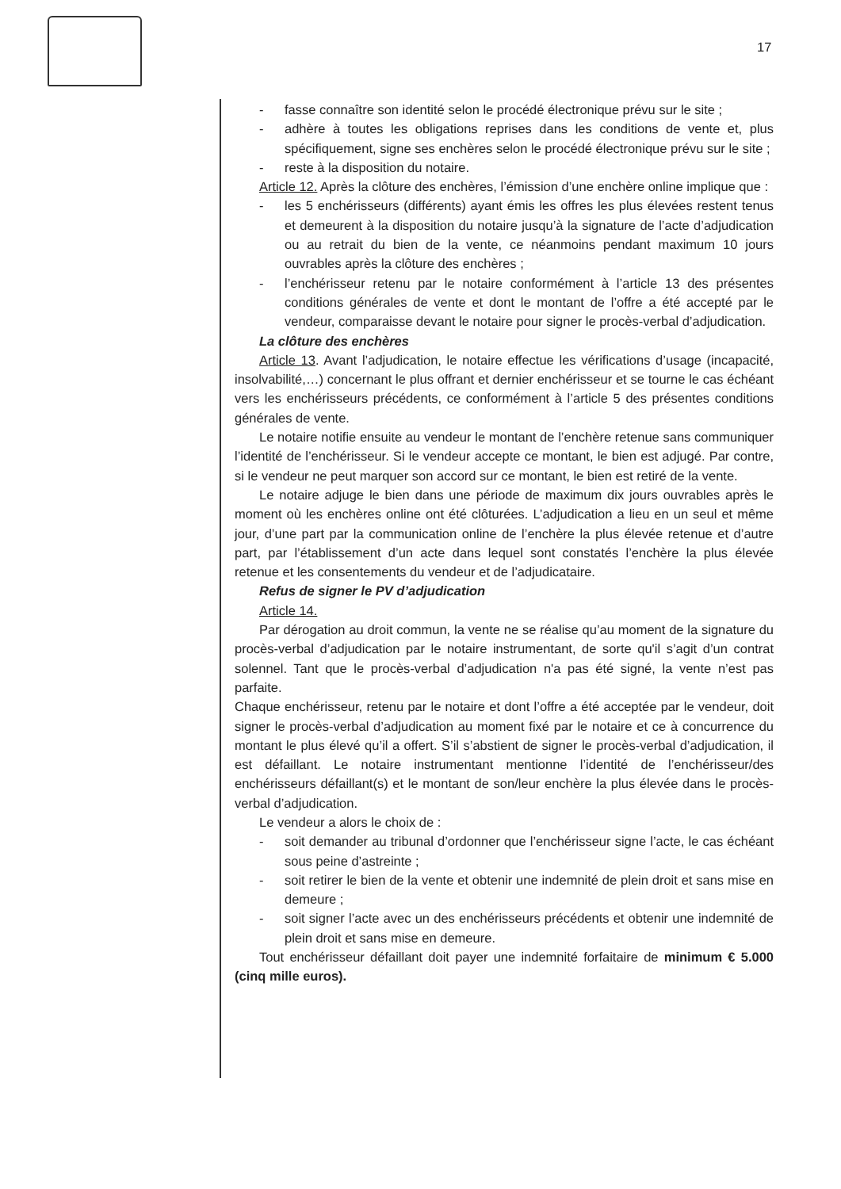17
- fasse connaître son identité selon le procédé électronique prévu sur le site ;
- adhère à toutes les obligations reprises dans les conditions de vente et, plus spécifiquement, signe ses enchères selon le procédé électronique prévu sur le site ;
- reste à la disposition du notaire.
Article 12. Après la clôture des enchères, l’émission d’une enchère online implique que :
- les 5 enchérisseurs (différents) ayant émis les offres les plus élevées restent tenus et demeurent à la disposition du notaire jusqu’à la signature de l’acte d’adjudication ou au retrait du bien de la vente, ce néanmoins pendant maximum 10 jours ouvrables après la clôture des enchères ;
- l’enchérisseur retenu par le notaire conformément à l’article 13 des présentes conditions générales de vente et dont le montant de l’offre a été accepté par le vendeur, comparaisse devant le notaire pour signer le procès-verbal d’adjudication.
La clôture des enchères
Article 13. Avant l’adjudication, le notaire effectue les vérifications d’usage (incapacité, insolvabilité,…) concernant le plus offrant et dernier enchérisseur et se tourne le cas échéant vers les enchérisseurs précédents, ce conformément à l’article 5 des présentes conditions générales de vente.
Le notaire notifie ensuite au vendeur le montant de l’enchère retenue sans communiquer l’identité de l’enchérisseur. Si le vendeur accepte ce montant, le bien est adjugé. Par contre, si le vendeur ne peut marquer son accord sur ce montant, le bien est retiré de la vente.
Le notaire adjuge le bien dans une période de maximum dix jours ouvrables après le moment où les enchères online ont été clôturées. L’adjudication a lieu en un seul et même jour, d’une part par la communication online de l’enchère la plus élevée retenue et d’autre part, par l’établissement d’un acte dans lequel sont constatés l’enchère la plus élevée retenue et les consentements du vendeur et de l’adjudicataire.
Refus de signer le PV d’adjudication
Article 14.
Par dérogation au droit commun, la vente ne se réalise qu’au moment de la signature du procès-verbal d’adjudication par le notaire instrumentant, de sorte qu'il s’agit d’un contrat solennel. Tant que le procès-verbal d’adjudication n'a pas été signé, la vente n’est pas parfaite.
Chaque enchérisseur, retenu par le notaire et dont l’offre a été acceptée par le vendeur, doit signer le procès-verbal d’adjudication au moment fixé par le notaire et ce à concurrence du montant le plus élevé qu’il a offert. S’il s’abstient de signer le procès-verbal d’adjudication, il est défaillant. Le notaire instrumentant mentionne l’identité de l’enchérisseur/des enchérisseurs défaillant(s) et le montant de son/leur enchère la plus élevée dans le procès-verbal d’adjudication.
Le vendeur a alors le choix de :
- soit demander au tribunal d’ordonner que l’enchérisseur signe l’acte, le cas échéant sous peine d’astreinte ;
- soit retirer le bien de la vente et obtenir une indemnité de plein droit et sans mise en demeure ;
- soit signer l’acte avec un des enchérisseurs précédents et obtenir une indemnité de plein droit et sans mise en demeure.
Tout enchérisseur défaillant doit payer une indemnité forfaitaire de minimum € 5.000 (cinq mille euros).